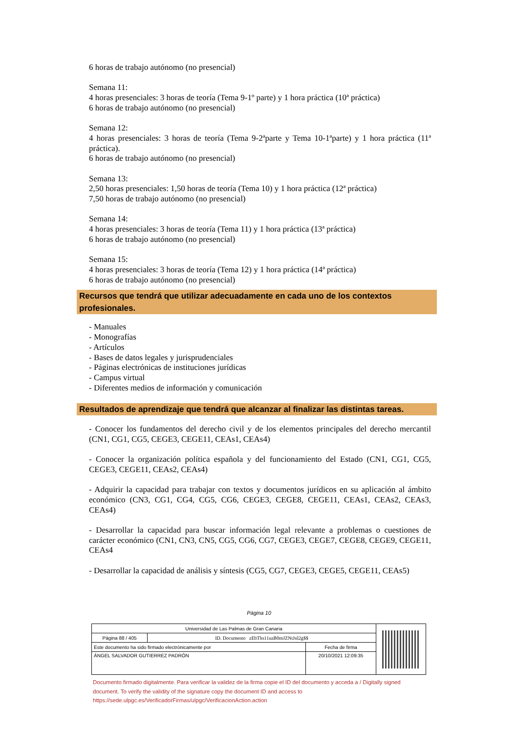6 horas de trabajo autónomo (no presencial)
Semana 11:
4 horas presenciales: 3 horas de teoría (Tema 9-1º parte) y 1 hora práctica (10ª práctica)
6 horas de trabajo autónomo (no presencial)
Semana 12:
4 horas presenciales: 3 horas de teoría (Tema 9-2ªparte y Tema 10-1ªparte) y 1 hora práctica (11ª práctica).
6 horas de trabajo autónomo (no presencial)
Semana 13:
2,50 horas presenciales: 1,50 horas de teoría (Tema 10) y 1 hora práctica (12ª práctica)
7,50 horas de trabajo autónomo (no presencial)
Semana 14:
4 horas presenciales: 3 horas de teoría (Tema 11) y 1 hora práctica (13ª práctica)
6 horas de trabajo autónomo (no presencial)
Semana 15:
4 horas presenciales: 3 horas de teoría (Tema 12) y 1 hora práctica (14ª práctica)
6 horas de trabajo autónomo (no presencial)
Recursos que tendrá que utilizar adecuadamente en cada uno de los contextos profesionales.
- Manuales
- Monografías
- Artículos
- Bases de datos legales y jurisprudenciales
- Páginas electrónicas de instituciones jurídicas
- Campus virtual
- Diferentes medios de información y comunicación
Resultados de aprendizaje que tendrá que alcanzar al finalizar las distintas tareas.
- Conocer los fundamentos del derecho civil y de los elementos principales del derecho mercantil (CN1, CG1, CG5, CEGE3, CEGE11, CEAs1, CEAs4)
- Conocer la organización política española y del funcionamiento del Estado (CN1, CG1, CG5, CEGE3, CEGE11, CEAs2, CEAs4)
- Adquirir la capacidad para trabajar con textos y documentos jurídicos en su aplicación al ámbito económico (CN3, CG1, CG4, CG5, CG6, CEGE3, CEGE8, CEGE11, CEAs1, CEAs2, CEAs3, CEAs4)
- Desarrollar la capacidad para buscar información legal relevante a problemas o cuestiones de carácter económico (CN1, CN3, CN5, CG5, CG6, CG7, CEGE3, CEGE7, CEGE8, CEGE9, CEGE11, CEAs4
- Desarrollar la capacidad de análisis y síntesis (CG5, CG7, CEGE3, CEGE5, CEGE11, CEAs5)
Página 10
| Universidad de Las Palmas de Gran Canaria | | |
| Página 88 / 405 | ID. Documento zEbThs11uzB0mJZNtJnl2g$$ | |
| Este documento ha sido firmado electrónicamente por | | Fecha de firma |
| ÁNGEL SALVADOR GUTIERREZ PADRÓN | | 20/10/2021 12:09:35 |
Documento firmado digitalmente. Para verificar la validez de la firma copie el ID del documento y acceda a / Digitally signed document. To verify the validity of the signature copy the document ID and access to https://sede.ulpgc.es/VerificadorFirmas/ulpgc/VerificacionAction.action